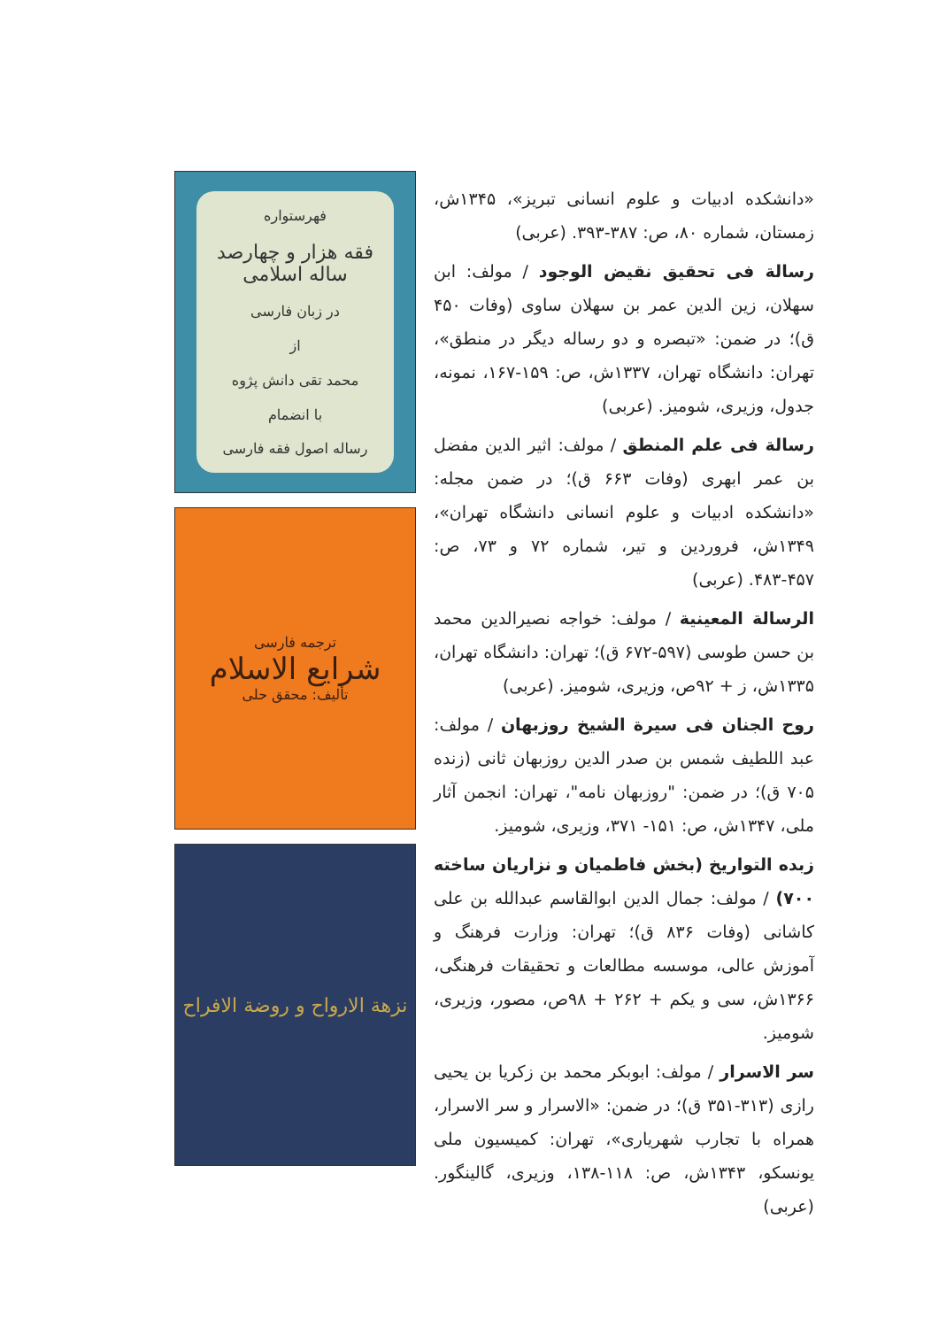فهرستواره
فقه هزار و چهارصد ساله اسلامی
در زبان فارسی
از
محمد تقی دانش پژوه
با انضمام
رساله اصول فقه فارسی
ترجمه فارسی
شرایع الاسلام
تألیف: محقق حلی
نزهة الارواح و روضة الافراح
«دانشکده ادبیات و علوم انسانی تبریز»، ۱۳۴۵ش، زمستان، شماره ۸۰، ص: ۳۸۷-۳۹۳. (عربی)
رسالة فی تحقیق نقیض الوجود / مولف: ابن سهلان، زین الدین عمر بن سهلان ساوی (وفات ۴۵۰ ق)؛ در ضمن: «تبصره و دو رساله دیگر در منطق»، تهران: دانشگاه تهران، ۱۳۳۷ش، ص: ۱۵۹-۱۶۷، نمونه، جدول، وزیری، شومیز. (عربی)
رسالة فی علم المنطق / مولف: اثیر الدین مفضل بن عمر ابهری (وفات ۶۶۳ ق)؛ در ضمن مجله: «دانشکده ادبیات و علوم انسانی دانشگاه تهران»، ۱۳۴۹ش، فروردین و تیر، شماره ۷۲ و ۷۳، ص: ۴۵۷-۴۸۳. (عربی)
الرسالة المعینیة / مولف: خواجه نصیرالدین محمد بن حسن طوسی (۵۹۷-۶۷۲ ق)؛ تهران: دانشگاه تهران، ۱۳۳۵ش، ز + ۹۲ص، وزیری، شومیز. (عربی)
روح الجنان فی سیرة الشیخ روزبهان / مولف: عبد اللطیف شمس بن صدر الدین روزبهان ثانی (زنده ۷۰۵ ق)؛ در ضمن: "روزبهان نامه"، تهران: انجمن آثار ملی، ۱۳۴۷ش، ص: ۱۵۱- ۳۷۱، وزیری، شومیز.
زبده التواریخ (بخش فاطمیان و نزاریان ساخته ۷۰۰) / مولف: جمال الدین ابوالقاسم عبدالله بن علی کاشانی (وفات ۸۳۶ ق)؛ تهران: وزارت فرهنگ و آموزش عالی، موسسه مطالعات و تحقیقات فرهنگی، ۱۳۶۶ش، سی و یکم + ۲۶۲ + ۹۸ص، مصور، وزیری، شومیز.
سر الاسرار / مولف: ابوبکر محمد بن زکریا بن یحیی رازی (۳۱۳-۳۵۱ ق)؛ در ضمن: «الاسرار و سر الاسرار، همراه با تجارب شهریاری»، تهران: کمیسیون ملی یونسکو، ۱۳۴۳ش، ص: ۱۱۸-۱۳۸، وزیری، گالینگور. (عربی)